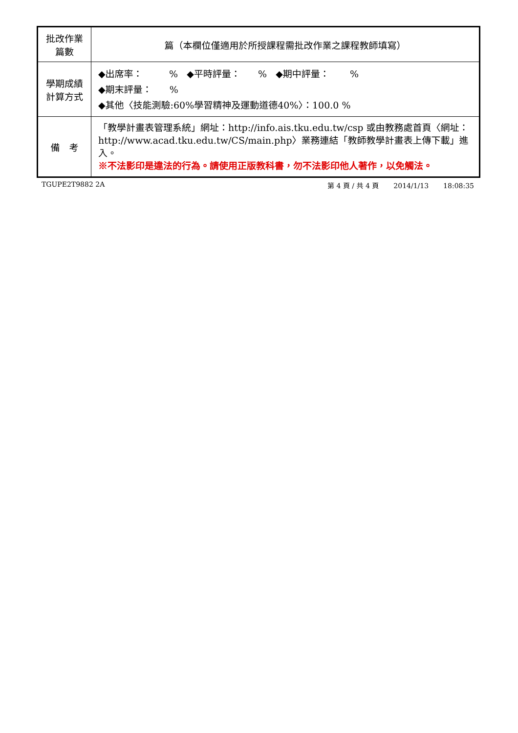| 批改作業 篇數 | 篇（本欄位僅適用於所授課程需批改作業之課程教師填寫） |
| 學期成績 計算方式 | ◆出席率： % ◆平時評量： % ◆期中評量： % ◆期末評量： % ◆其他〈技能測驗:60%學習精神及運動道德40%〉：100.0 % |
| 備 考 | 「教學計畫表管理系統」網址： http://info.ais.tku.edu.tw/csp 或由教務處首頁〈網址： http://www.acad.tku.edu.tw/CS/main.php 〉業務連結「教師教學計畫表上傳下載」進入。 ※不法影印是違法的行為。請使用正版教科書，勿不法影印他人著作，以免觸法。 |
TGUPE2T9882 2A 第 4 頁 / 共 4 頁 2014/1/13 18:08:35